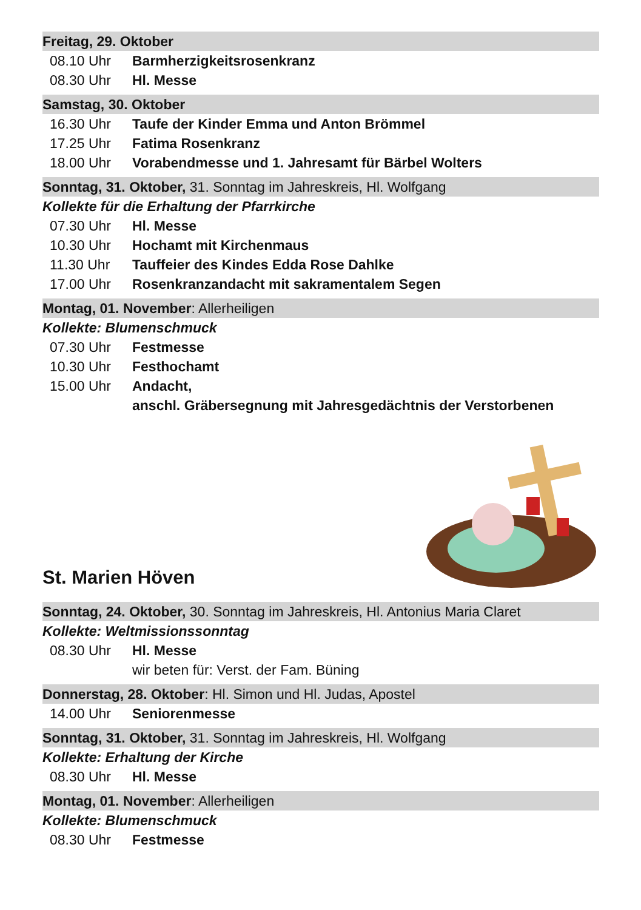Freitag, 29. Oktober
08.10 Uhr Barmherzigkeitsrosenkranz
08.30 Uhr Hl. Messe
Samstag, 30. Oktober
16.30 Uhr Taufe der Kinder Emma und Anton Brömmel
17.25 Uhr Fatima Rosenkranz
18.00 Uhr Vorabendmesse und 1. Jahresamt für Bärbel Wolters
Sonntag, 31. Oktober, 31. Sonntag im Jahreskreis, Hl. Wolfgang
Kollekte für die Erhaltung der Pfarrkirche
07.30 Uhr Hl. Messe
10.30 Uhr Hochamt mit Kirchenmaus
11.30 Uhr Tauffeier des Kindes Edda Rose Dahlke
17.00 Uhr Rosenkranzandacht mit sakramentalem Segen
Montag, 01. November: Allerheiligen
Kollekte: Blumenschmuck
07.30 Uhr Festmesse
10.30 Uhr Festhochamt
15.00 Uhr Andacht,
anschl. Gräbersegnung mit Jahresgedächtnis der Verstorbenen
St. Marien Höven
Sonntag, 24. Oktober, 30. Sonntag im Jahreskreis, Hl. Antonius Maria Claret
Kollekte: Weltmissionssonntag
08.30 Uhr Hl. Messe
wir beten für: Verst. der Fam. Büning
Donnerstag, 28. Oktober: Hl. Simon und Hl. Judas, Apostel
14.00 Uhr Seniorenmesse
Sonntag, 31. Oktober, 31. Sonntag im Jahreskreis, Hl. Wolfgang
Kollekte: Erhaltung der Kirche
08.30 Uhr Hl. Messe
Montag, 01. November: Allerheiligen
Kollekte: Blumenschmuck
08.30 Uhr Festmesse